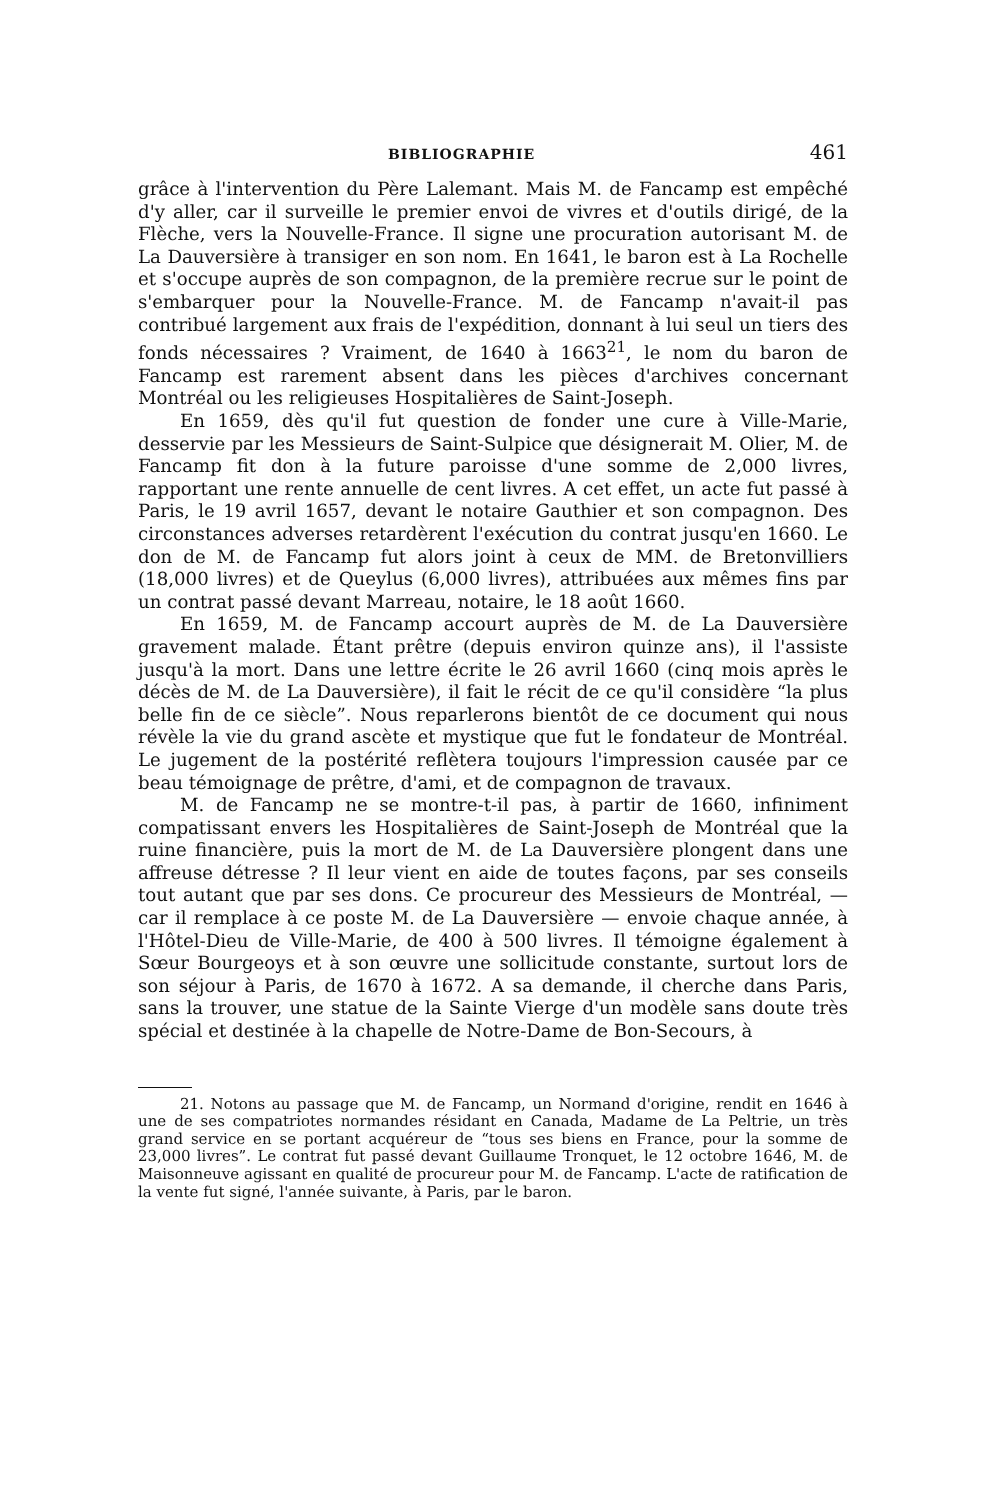BIBLIOGRAPHIE 461
grâce à l'intervention du Père Lalemant. Mais M. de Fancamp est empêché d'y aller, car il surveille le premier envoi de vivres et d'outils dirigé, de la Flèche, vers la Nouvelle-France. Il signe une procuration autorisant M. de La Dauversière à transiger en son nom. En 1641, le baron est à La Rochelle et s'occupe auprès de son compagnon, de la première recrue sur le point de s'embarquer pour la Nouvelle-France. M. de Fancamp n'avait-il pas contribué largement aux frais de l'expédition, donnant à lui seul un tiers des fonds nécessaires ? Vraiment, de 1640 à 1663<sup>21</sup>, le nom du baron de Fancamp est rarement absent dans les pièces d'archives concernant Montréal ou les religieuses Hospitalières de Saint-Joseph.
En 1659, dès qu'il fut question de fonder une cure à Ville-Marie, desservie par les Messieurs de Saint-Sulpice que désignerait M. Olier, M. de Fancamp fit don à la future paroisse d'une somme de 2,000 livres, rapportant une rente annuelle de cent livres. A cet effet, un acte fut passé à Paris, le 19 avril 1657, devant le notaire Gauthier et son compagnon. Des circonstances adverses retardèrent l'exécution du contrat jusqu'en 1660. Le don de M. de Fancamp fut alors joint à ceux de MM. de Bretonvilliers (18,000 livres) et de Queylus (6,000 livres), attribuées aux mêmes fins par un contrat passé devant Marreau, notaire, le 18 août 1660.
En 1659, M. de Fancamp accourt auprès de M. de La Dauversière gravement malade. Étant prêtre (depuis environ quinze ans), il l'assiste jusqu'à la mort. Dans une lettre écrite le 26 avril 1660 (cinq mois après le décès de M. de La Dauversière), il fait le récit de ce qu'il considère “la plus belle fin de ce siècle”. Nous reparlerons bientôt de ce document qui nous révèle la vie du grand ascète et mystique que fut le fondateur de Montréal. Le jugement de la postérité reflètera toujours l'impression causée par ce beau témoignage de prêtre, d'ami, et de compagnon de travaux.
M. de Fancamp ne se montre-t-il pas, à partir de 1660, infiniment compatissant envers les Hospitalières de Saint-Joseph de Montréal que la ruine financière, puis la mort de M. de La Dauversière plongent dans une affreuse détresse ? Il leur vient en aide de toutes façons, par ses conseils tout autant que par ses dons. Ce procureur des Messieurs de Montréal, — car il remplace à ce poste M. de La Dauversière — envoie chaque année, à l'Hôtel-Dieu de Ville-Marie, de 400 à 500 livres. Il témoigne également à Sœur Bourgeoys et à son œuvre une sollicitude constante, surtout lors de son séjour à Paris, de 1670 à 1672. A sa demande, il cherche dans Paris, sans la trouver, une statue de la Sainte Vierge d'un modèle sans doute très spécial et destinée à la chapelle de Notre-Dame de Bon-Secours, à
21. Notons au passage que M. de Fancamp, un Normand d'origine, rendit en 1646 à une de ses compatriotes normandes résidant en Canada, Madame de La Peltrie, un très grand service en se portant acquéreur de “tous ses biens en France, pour la somme de 23,000 livres”. Le contrat fut passé devant Guillaume Tronquet, le 12 octobre 1646, M. de Maisonneuve agissant en qualité de procureur pour M. de Fancamp. L'acte de ratification de la vente fut signé, l'année suivante, à Paris, par le baron.